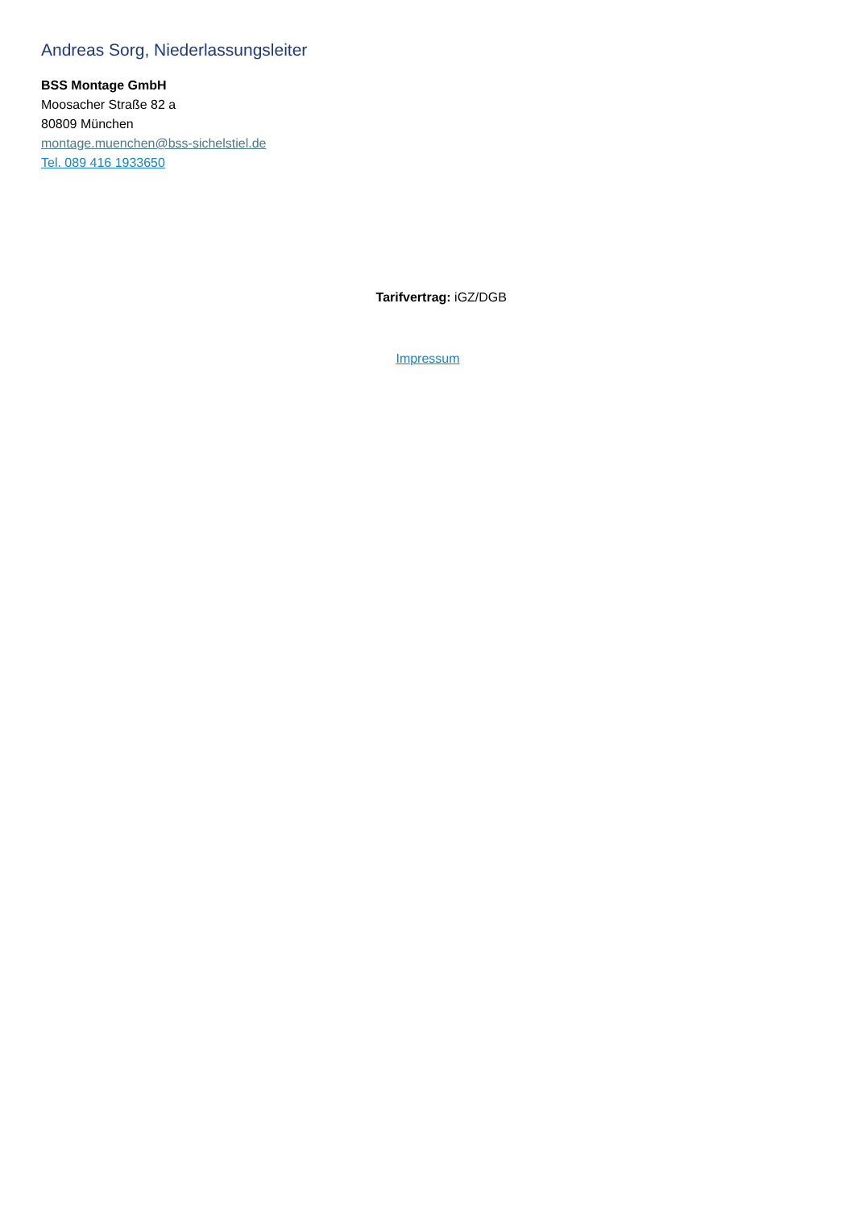Andreas Sorg, Niederlassungsleiter
BSS Montage GmbH
Moosacher Straße 82 a
80809 München
montage.muenchen@bss-sichelstiel.de
Tel. 089 416 1933650
Tarifvertrag: iGZ/DGB
Impressum